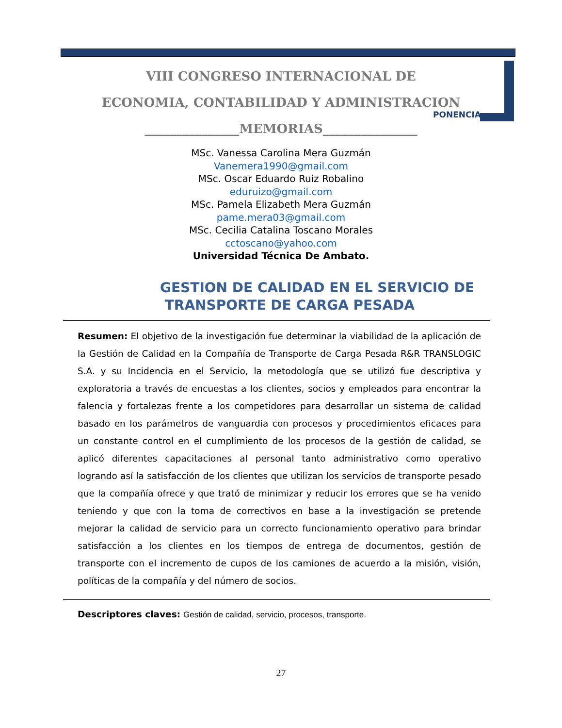VIII CONGRESO INTERNACIONAL DE
ECONOMIA, CONTABILIDAD Y ADMINISTRACION
_______________MEMORIAS_______________
PONENCIA
MSc. Vanessa Carolina Mera Guzmán
Vanemera1990@gmail.com
MSc. Oscar Eduardo Ruiz Robalino
eduruizo@gmail.com
MSc. Pamela Elizabeth Mera Guzmán
pame.mera03@gmail.com
MSc. Cecilia Catalina Toscano Morales
cctoscano@yahoo.com
Universidad Técnica De Ambato.
GESTION DE CALIDAD EN EL SERVICIO DE
TRANSPORTE DE CARGA PESADA
Resumen: El objetivo de la investigación fue determinar la viabilidad de la aplicación de la Gestión de Calidad en la Compañía de Transporte de Carga Pesada R&R TRANSLOGIC S.A. y su Incidencia en el Servicio, la metodología que se utilizó fue descriptiva y exploratoria a través de encuestas a los clientes, socios y empleados para encontrar la falencia y fortalezas frente a los competidores para desarrollar un sistema de calidad basado en los parámetros de vanguardia con procesos y procedimientos eficaces para un constante control en el cumplimiento de los procesos de la gestión de calidad, se aplicó diferentes capacitaciones al personal tanto administrativo como operativo logrando así la satisfacción de los clientes que utilizan los servicios de transporte pesado que la compañía ofrece y que trató de minimizar y reducir los errores que se ha venido teniendo y que con la toma de correctivos en base a la investigación se pretende mejorar la calidad de servicio para un correcto funcionamiento operativo para brindar satisfacción a los clientes en los tiempos de entrega de documentos, gestión de transporte con el incremento de cupos de los camiones de acuerdo a la misión, visión, políticas de la compañía y del número de socios.
Descriptores claves: Gestión de calidad, servicio, procesos, transporte.
27